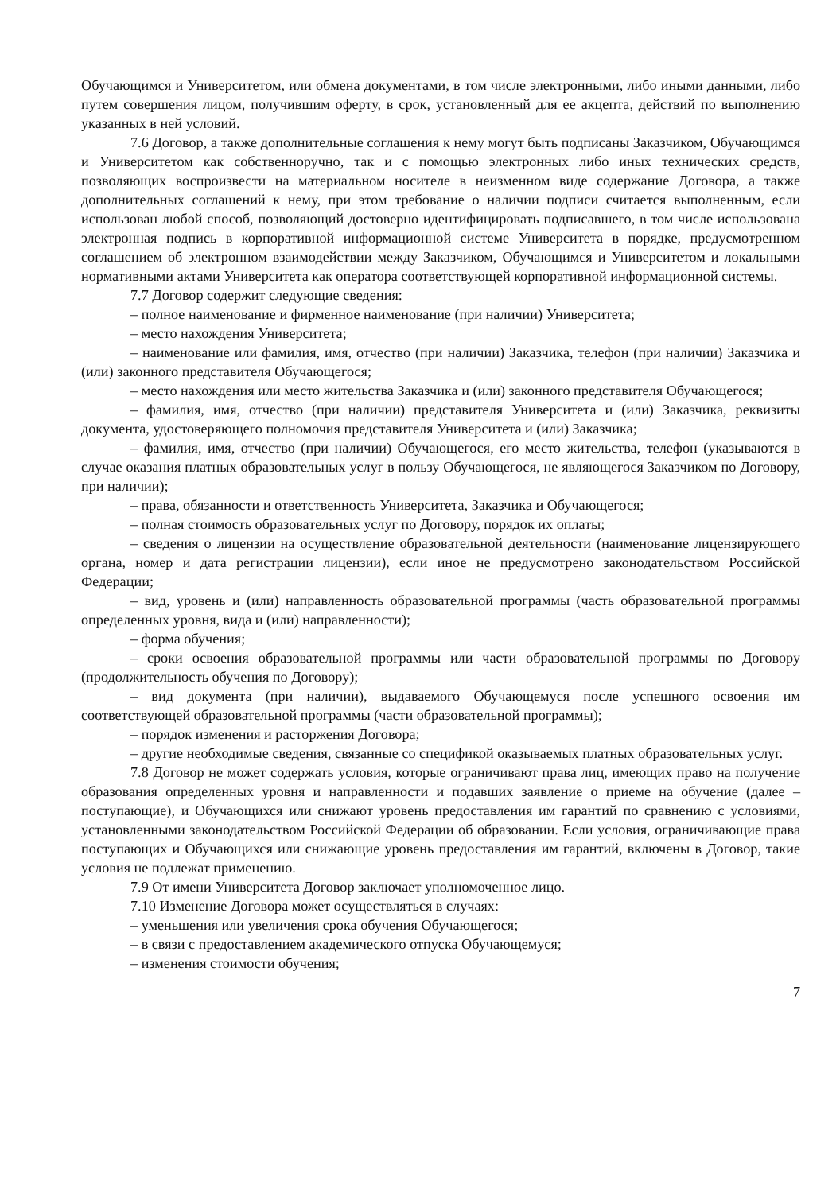Обучающимся и Университетом, или обмена документами, в том числе электронными, либо иными данными, либо путем совершения лицом, получившим оферту, в срок, установленный для ее акцепта, действий по выполнению указанных в ней условий.
7.6 Договор, а также дополнительные соглашения к нему могут быть подписаны Заказчиком, Обучающимся и Университетом как собственноручно, так и с помощью электронных либо иных технических средств, позволяющих воспроизвести на материальном носителе в неизменном виде содержание Договора, а также дополнительных соглашений к нему, при этом требование о наличии подписи считается выполненным, если использован любой способ, позволяющий достоверно идентифицировать подписавшего, в том числе использована электронная подпись в корпоративной информационной системе Университета в порядке, предусмотренном соглашением об электронном взаимодействии между Заказчиком, Обучающимся и Университетом и локальными нормативными актами Университета как оператора соответствующей корпоративной информационной системы.
7.7 Договор содержит следующие сведения:
– полное наименование и фирменное наименование (при наличии) Университета;
– место нахождения Университета;
– наименование или фамилия, имя, отчество (при наличии) Заказчика, телефон (при наличии) Заказчика и (или) законного представителя Обучающегося;
– место нахождения или место жительства Заказчика и (или) законного представителя Обучающегося;
– фамилия, имя, отчество (при наличии) представителя Университета и (или) Заказчика, реквизиты документа, удостоверяющего полномочия представителя Университета и (или) Заказчика;
– фамилия, имя, отчество (при наличии) Обучающегося, его место жительства, телефон (указываются в случае оказания платных образовательных услуг в пользу Обучающегося, не являющегося Заказчиком по Договору, при наличии);
– права, обязанности и ответственность Университета, Заказчика и Обучающегося;
– полная стоимость образовательных услуг по Договору, порядок их оплаты;
– сведения о лицензии на осуществление образовательной деятельности (наименование лицензирующего органа, номер и дата регистрации лицензии), если иное не предусмотрено законодательством Российской Федерации;
– вид, уровень и (или) направленность образовательной программы (часть образовательной программы определенных уровня, вида и (или) направленности);
– форма обучения;
– сроки освоения образовательной программы или части образовательной программы по Договору (продолжительность обучения по Договору);
– вид документа (при наличии), выдаваемого Обучающемуся после успешного освоения им соответствующей образовательной программы (части образовательной программы);
– порядок изменения и расторжения Договора;
– другие необходимые сведения, связанные со спецификой оказываемых платных образовательных услуг.
7.8 Договор не может содержать условия, которые ограничивают права лиц, имеющих право на получение образования определенных уровня и направленности и подавших заявление о приеме на обучение (далее – поступающие), и Обучающихся или снижают уровень предоставления им гарантий по сравнению с условиями, установленными законодательством Российской Федерации об образовании. Если условия, ограничивающие права поступающих и Обучающихся или снижающие уровень предоставления им гарантий, включены в Договор, такие условия не подлежат применению.
7.9 От имени Университета Договор заключает уполномоченное лицо.
7.10 Изменение Договора может осуществляться в случаях:
– уменьшения или увеличения срока обучения Обучающегося;
– в связи с предоставлением академического отпуска Обучающемуся;
– изменения стоимости обучения;
7